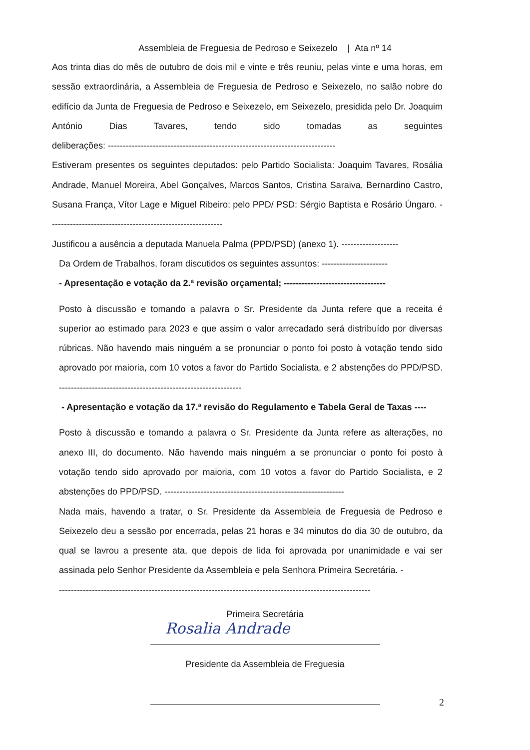Assembleia de Freguesia de Pedroso e Seixezelo | Ata nº 14
Aos trinta dias do mês de outubro de dois mil e vinte e três reuniu, pelas vinte e uma horas, em sessão extraordinária, a Assembleia de Freguesia de Pedroso e Seixezelo, no salão nobre do edifício da Junta de Freguesia de Pedroso e Seixezelo, em Seixezelo, presidida pelo Dr. Joaquim António Dias Tavares, tendo sido tomadas as seguintes deliberações: ----------------------------------------------------------------------------
Estiveram presentes os seguintes deputados: pelo Partido Socialista: Joaquim Tavares, Rosália Andrade, Manuel Moreira, Abel Gonçalves, Marcos Santos, Cristina Saraiva, Bernardino Castro, Susana França, Vítor Lage e Miguel Ribeiro; pelo PPD/ PSD: Sérgio Baptista e Rosário Úngaro. ----------------------------------------------------------
Justificou a ausência a deputada Manuela Palma (PPD/PSD) (anexo 1). -------------------
Da Ordem de Trabalhos, foram discutidos os seguintes assuntos: ----------------------
- Apresentação e votação da 2.ª revisão orçamental; ----------------------------------
Posto à discussão e tomando a palavra o Sr. Presidente da Junta refere que a receita é superior ao estimado para 2023 e que assim o valor arrecadado será distribuído por diversas rúbricas. Não havendo mais ninguém a se pronunciar o ponto foi posto à votação tendo sido aprovado por maioria, com 10 votos a favor do Partido Socialista, e 2 abstenções do PPD/PSD. -------------------------------------------------------------
- Apresentação e votação da 17.ª revisão do Regulamento e Tabela Geral de Taxas ----
Posto à discussão e tomando a palavra o Sr. Presidente da Junta refere as alterações, no anexo III, do documento. Não havendo mais ninguém a se pronunciar o ponto foi posto à votação tendo sido aprovado por maioria, com 10 votos a favor do Partido Socialista, e 2 abstenções do PPD/PSD. ------------------------------------------------------------
Nada mais, havendo a tratar, o Sr. Presidente da Assembleia de Freguesia de Pedroso e Seixezelo deu a sessão por encerrada, pelas 21 horas e 34 minutos do dia 30 de outubro, da qual se lavrou a presente ata, que depois de lida foi aprovada por unanimidade e vai ser assinada pelo Senhor Presidente da Assembleia e pela Senhora Primeira Secretária. -
--------------------------------------------------------------------------------------------------------
Primeira Secretária
Rosalia Andrade
Presidente da Assembleia de Freguesia
2